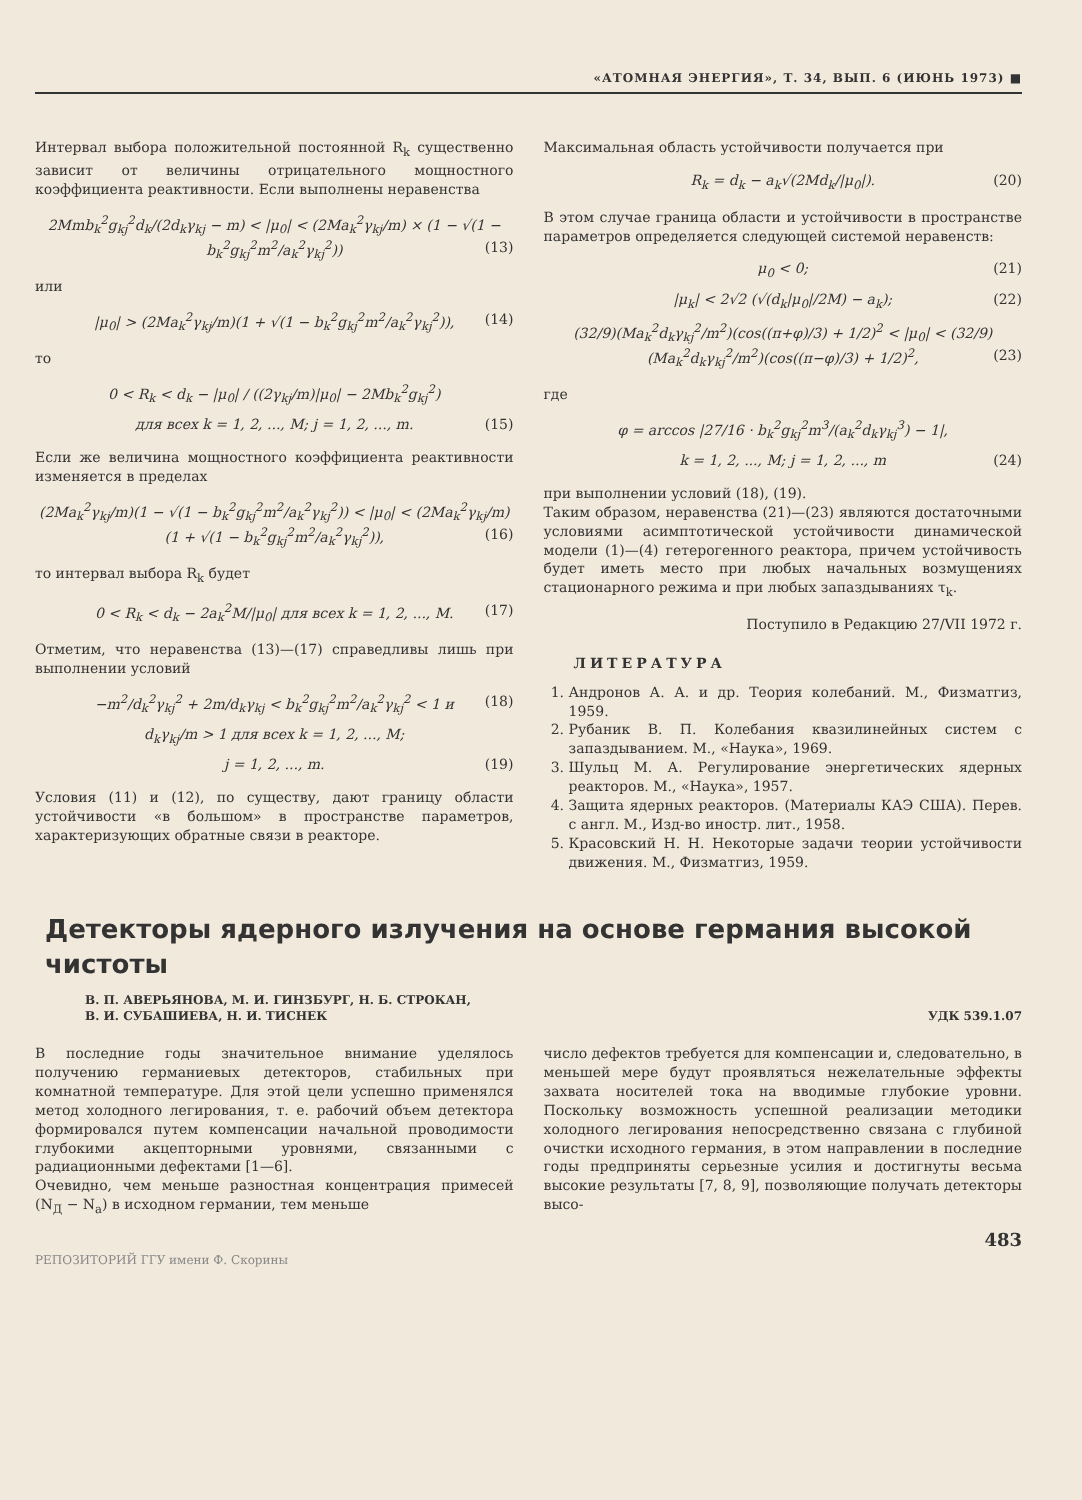«АТОМНАЯ ЭНЕРГИЯ», Т. 34, ВЫП. 6 (ИЮНЬ 1973) ■
Интервал выбора положительной постоянной R<sub>k</sub> существенно зависит от величины отрицательного мощностного коэффициента реактивности. Если выполнены неравенства
2Mmb<sub>k</sub><sup>2</sup>g<sub>kj</sub><sup>2</sup>d<sub>k</sub>/(2d<sub>k</sub>γ<sub>kj</sub> − m) < |μ<sub>0</sub>| < (2Ma<sub>k</sub><sup>2</sup>γ<sub>kj</sub>/m) × (1 − √(1 − b<sub>k</sub><sup>2</sup>g<sub>kj</sub><sup>2</sup>m<sup>2</sup>/a<sub>k</sub><sup>2</sup>γ<sub>kj</sub><sup>2</sup>)) (13)
или
|μ<sub>0</sub>| > (2Ma<sub>k</sub><sup>2</sup>γ<sub>kj</sub>/m)(1 + √(1 − b<sub>k</sub><sup>2</sup>g<sub>kj</sub><sup>2</sup>m<sup>2</sup>/a<sub>k</sub><sup>2</sup>γ<sub>kj</sub><sup>2</sup>)), (14)
то
0 < R<sub>k</sub> < d<sub>k</sub> − |μ<sub>0</sub>| / ((2γ<sub>kj</sub>/m)|μ<sub>0</sub>| − 2Mb<sub>k</sub><sup>2</sup>g<sub>kj</sub><sup>2</sup>)
для всех k = 1, 2, ..., M; j = 1, 2, ..., m. (15)
Если же величина мощностного коэффициента реактивности изменяется в пределах
(2Ma<sub>k</sub><sup>2</sup>γ<sub>kj</sub>/m)(1 − √(1 − b<sub>k</sub><sup>2</sup>g<sub>kj</sub><sup>2</sup>m<sup>2</sup>/a<sub>k</sub><sup>2</sup>γ<sub>kj</sub><sup>2</sup>)) < |μ<sub>0</sub>| < (2Ma<sub>k</sub><sup>2</sup>γ<sub>kj</sub>/m)(1 + √(1 − b<sub>k</sub><sup>2</sup>g<sub>kj</sub><sup>2</sup>m<sup>2</sup>/a<sub>k</sub><sup>2</sup>γ<sub>kj</sub><sup>2</sup>)), (16)
то интервал выбора R<sub>k</sub> будет
0 < R<sub>k</sub> < d<sub>k</sub> − 2a<sub>k</sub><sup>2</sup>M/|μ<sub>0</sub>| для всех k = 1, 2, ..., M. (17)
Отметим, что неравенства (13)—(17) справедливы лишь при выполнении условий
−m<sup>2</sup>/d<sub>k</sub><sup>2</sup>γ<sub>kj</sub><sup>2</sup> + 2m/d<sub>k</sub>γ<sub>kj</sub> < b<sub>k</sub><sup>2</sup>g<sub>kj</sub><sup>2</sup>m<sup>2</sup>/a<sub>k</sub><sup>2</sup>γ<sub>kj</sub><sup>2</sup> < 1 и (18)
d<sub>k</sub>γ<sub>kj</sub>/m > 1 для всех k = 1, 2, ..., M;
j = 1, 2, ..., m. (19)
Условия (11) и (12), по существу, дают границу области устойчивости «в большом» в пространстве параметров, характеризующих обратные связи в реакторе.
Максимальная область устойчивости получается при
R<sub>k</sub> = d<sub>k</sub> − a<sub>k</sub>√(2Md<sub>k</sub>/|μ<sub>0</sub>|). (20)
В этом случае граница области и устойчивости в пространстве параметров определяется следующей системой неравенств:
μ<sub>0</sub> < 0; (21)
|μ<sub>k</sub>| < 2√2 (√(d<sub>k</sub>|μ<sub>0</sub>|/2M) − a<sub>k</sub>); (22)
(32/9)(Ma<sub>k</sub><sup>2</sup>d<sub>k</sub>γ<sub>kj</sub><sup>2</sup>/m<sup>2</sup>)(cos((π+φ)/3) + 1/2)<sup>2</sup> < |μ<sub>0</sub>| < (32/9)(Ma<sub>k</sub><sup>2</sup>d<sub>k</sub>γ<sub>kj</sub><sup>2</sup>/m<sup>2</sup>)(cos((π−φ)/3) + 1/2)<sup>2</sup>, (23)
где
φ = arccos |27/16 · b<sub>k</sub><sup>2</sup>g<sub>kj</sub><sup>2</sup>m<sup>3</sup>/(a<sub>k</sub><sup>2</sup>d<sub>k</sub>γ<sub>kj</sub><sup>3</sup>) − 1|,
k = 1, 2, ..., M; j = 1, 2, ..., m (24)
при выполнении условий (18), (19).
Таким образом, неравенства (21)—(23) являются достаточными условиями асимптотической устойчивости динамической модели (1)—(4) гетерогенного реактора, причем устойчивость будет иметь место при любых начальных возмущениях стационарного режима и при любых запаздываниях τ<sub>k</sub>.
Поступило в Редакцию 27/VII 1972 г.
ЛИТЕРАТУРА
1. Андронов А. А. и др. Теория колебаний. М., Физматгиз, 1959.
2. Рубаник В. П. Колебания квазилинейных систем с запаздыванием. М., «Наука», 1969.
3. Шульц М. А. Регулирование энергетических ядерных реакторов. М., «Наука», 1957.
4. Защита ядерных реакторов. (Материалы КАЭ США). Перев. с англ. М., Изд-во иностр. лит., 1958.
5. Красовский Н. Н. Некоторые задачи теории устойчивости движения. М., Физматгиз, 1959.
Детекторы ядерного излучения на основе германия высокой чистоты
В. П. АВЕРЬЯНОВА, М. И. ГИНЗБУРГ, Н. Б. СТРОКАН,
В. И. СУБАШИЕВА, Н. И. ТИСНЕК
УДК 539.1.07
В последние годы значительное внимание уделялось получению германиевых детекторов, стабильных при комнатной температуре. Для этой цели успешно применялся метод холодного легирования, т. е. рабочий объем детектора формировался путем компенсации начальной проводимости глубокими акцепторными уровнями, связанными с радиационными дефектами [1—6].
Очевидно, чем меньше разностная концентрация примесей (N<sub>Д</sub> − N<sub>а</sub>) в исходном германии, тем меньше
число дефектов требуется для компенсации и, следовательно, в меньшей мере будут проявляться нежелательные эффекты захвата носителей тока на вводимые глубокие уровни. Поскольку возможность успешной реализации методики холодного легирования непосредственно связана с глубиной очистки исходного германия, в этом направлении в последние годы предприняты серьезные усилия и достигнуты весьма высокие результаты [7, 8, 9], позволяющие получать детекторы высо-
483
РЕПОЗИТОРИЙ ГГУ имени Ф. Скорины